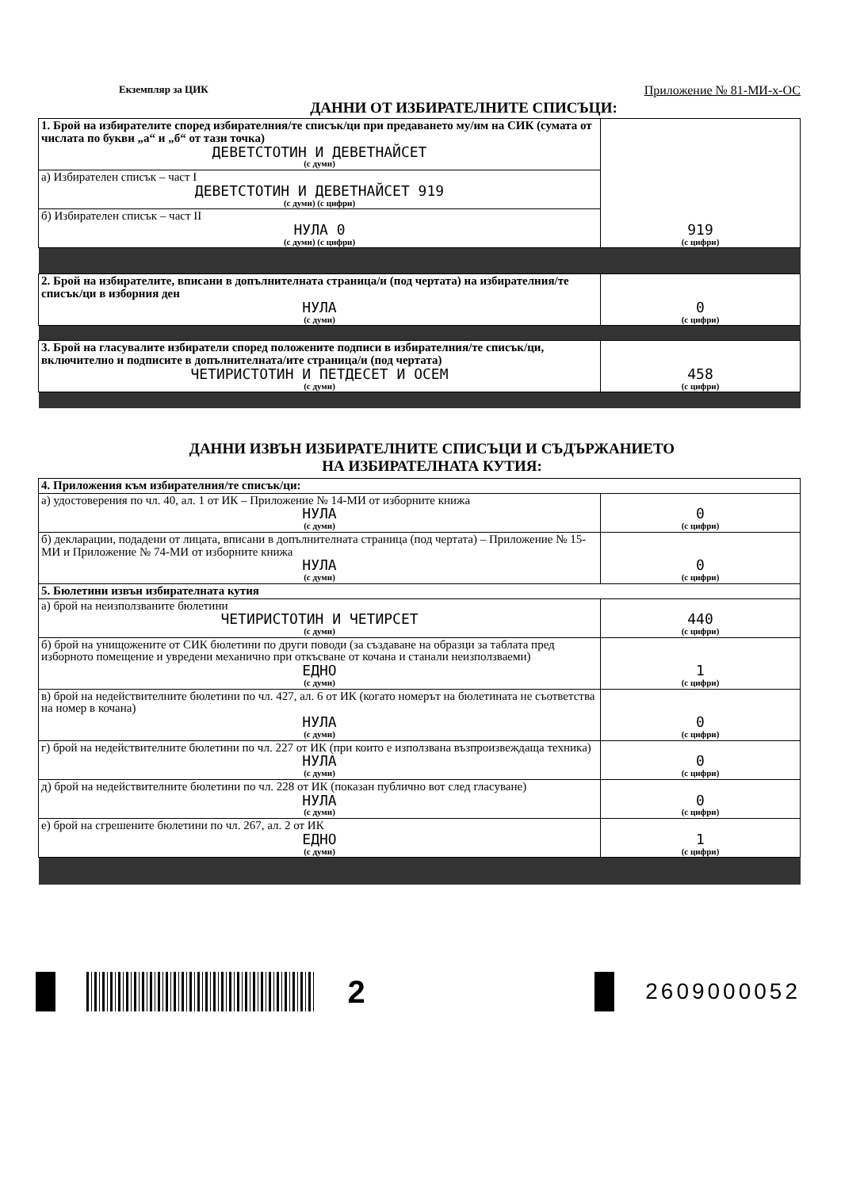Екземпляр за ЦИК Приложение № 81-МИ-х-ОС
ДАННИ ОТ ИЗБИРАТЕЛНИТЕ СПИСЪЦИ:
| 1. Брой на избирателите според избирателния/те списък/ци при предаването му/им на СИК (сумата от числата по букви „а“ и „б“ от тази точка) ДЕВЕТСТОТИН И ДЕВЕТНАЙСЕТ (с думи) | 919 (с цифри) |
| а) Избирателен списък – част I ДЕВЕТСТОТИН И ДЕВЕТНАЙСЕТ 919 (с думи) (с цифри) | |
| б) Избирателен списък – част II НУЛА 0 (с думи) (с цифри) | |
| 2. Брой на избирателите, вписани в допълнителната страница/и (под чертата) на избирателния/те списък/ци в изборния ден НУЛА (с думи) | 0 (с цифри) |
| 3. Брой на гласувалите избиратели според положените подписи в избирателния/те списък/ци, включително и подписите в допълнителната/ите страница/и (под чертата) ЧЕТИРИСТОТИН И ПЕТДЕСЕТ И ОСЕМ (с думи) | 458 (с цифри) |
ДАННИ ИЗВЪН ИЗБИРАТЕЛНИТЕ СПИСЪЦИ И СЪДЪРЖАНИЕТО
НА ИЗБИРАТЕЛНАТА КУТИЯ:
| 4. Приложения към избирателния/те списък/ци: | |
| а) удостоверения по чл. 40, ал. 1 от ИК – Приложение № 14-МИ от изборните книжа НУЛА (с думи) | 0 (с цифри) |
| б) декларации, подадени от лицата, вписани в допълнителната страница (под чертата) – Приложение № 15-МИ и Приложение № 74-МИ от изборните книжа НУЛА (с думи) | 0 (с цифри) |
| 5. Бюлетини извън избирателната кутия | |
| а) брой на неизползваните бюлетини ЧЕТИРИСТОТИН И ЧЕТИРСЕТ (с думи) | 440 (с цифри) |
| б) брой на унищожените от СИК бюлетини по други поводи (за създаване на образци за таблата пред изборното помещение и увредени механично при откъсване от кочана и станали неизползваеми) ЕДНО (с думи) | 1 (с цифри) |
| в) брой на недействителните бюлетини по чл. 427, ал. 6 от ИК (когато номерът на бюлетината не съответства на номер в кочана) НУЛА (с думи) | 0 (с цифри) |
| г) брой на недействителните бюлетини по чл. 227 от ИК (при които е използвана възпроизвеждаща техника) НУЛА (с думи) | 0 (с цифри) |
| д) брой на недействителните бюлетини по чл. 228 от ИК (показан публично вот след гласуване) НУЛА (с думи) | 0 (с цифри) |
| е) брой на сгрешените бюлетини по чл. 267, ал. 2 от ИК ЕДНО (с думи) | 1 (с цифри) |
2
2609000052